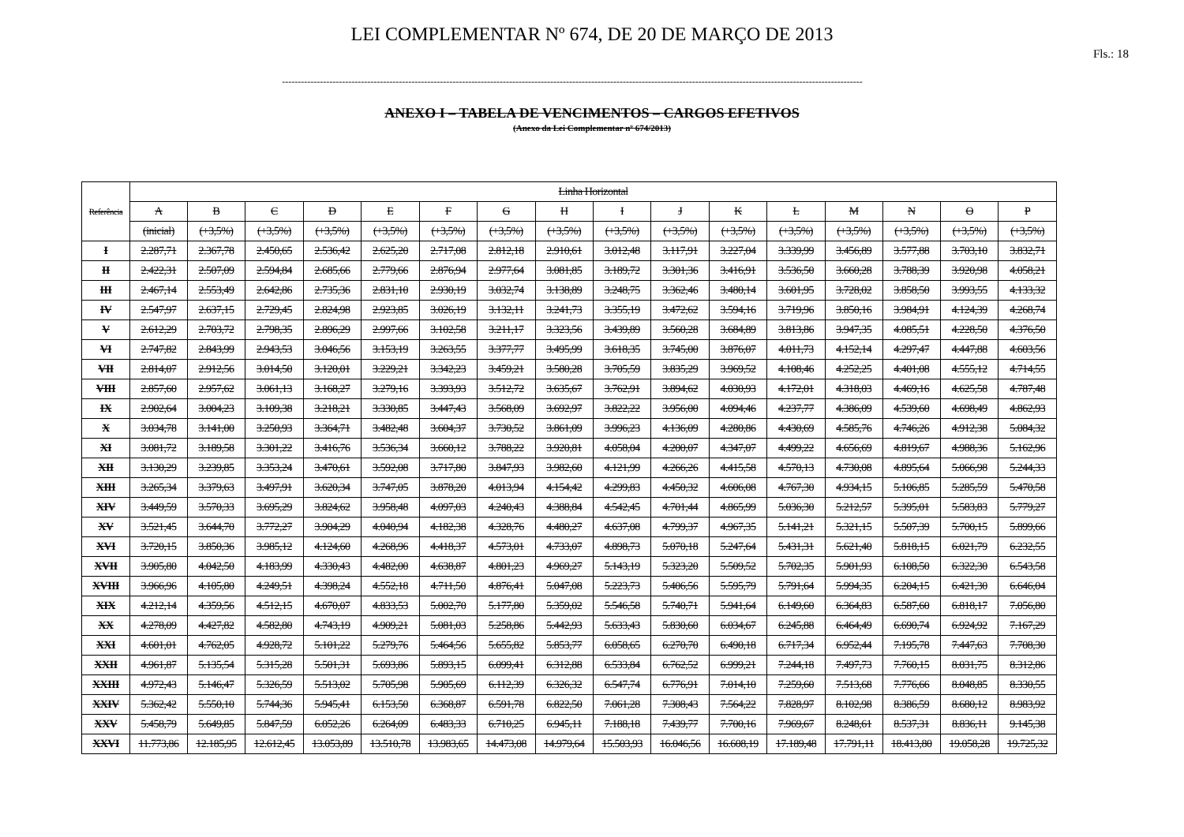LEI COMPLEMENTAR Nº 674, DE 20 DE MARÇO DE 2013
Fls.: 18
----------------------------------------------------------------------------------------------------------------------------------------------------------------------------------------
ANEXO I – TABELA DE VENCIMENTOS – CARGOS EFETIVOS
(Anexo da Lei Complementar nº 674/2013)
| Referência | Linha Horizontal | | | | | | | | | | | | | | | |
| --- | --- | --- | --- | --- | --- | --- | --- | --- | --- | --- | --- | --- | --- | --- | --- | --- |
| | A | B | C | D | E | F | G | H | I | J | K | L | M | N | O | P |
| | (inicial) | (+3,5%) | (+3,5%) | (+3,5%) | (+3,5%) | (+3,5%) | (+3,5%) | (+3,5%) | (+3,5%) | (+3,5%) | (+3,5%) | (+3,5%) | (+3,5%) | (+3,5%) | (+3,5%) | (+3,5%) |
| I | 2.287,71 | 2.367,78 | 2.450,65 | 2.536,42 | 2.625,20 | 2.717,08 | 2.812,18 | 2.910,61 | 3.012,48 | 3.117,91 | 3.227,04 | 3.339,99 | 3.456,89 | 3.577,88 | 3.703,10 | 3.832,71 |
| II | 2.422,31 | 2.507,09 | 2.594,84 | 2.685,66 | 2.779,66 | 2.876,94 | 2.977,64 | 3.081,85 | 3.189,72 | 3.301,36 | 3.416,91 | 3.536,50 | 3.660,28 | 3.788,39 | 3.920,98 | 4.058,21 |
| III | 2.467,14 | 2.553,49 | 2.642,86 | 2.735,36 | 2.831,10 | 2.930,19 | 3.032,74 | 3.138,89 | 3.248,75 | 3.362,46 | 3.480,14 | 3.601,95 | 3.728,02 | 3.858,50 | 3.993,55 | 4.133,32 |
| IV | 2.547,97 | 2.637,15 | 2.729,45 | 2.824,98 | 2.923,85 | 3.026,19 | 3.132,11 | 3.241,73 | 3.355,19 | 3.472,62 | 3.594,16 | 3.719,96 | 3.850,16 | 3.984,91 | 4.124,39 | 4.268,74 |
| V | 2.612,29 | 2.703,72 | 2.798,35 | 2.896,29 | 2.997,66 | 3.102,58 | 3.211,17 | 3.323,56 | 3.439,89 | 3.560,28 | 3.684,89 | 3.813,86 | 3.947,35 | 4.085,51 | 4.228,50 | 4.376,50 |
| VI | 2.747,82 | 2.843,99 | 2.943,53 | 3.046,56 | 3.153,19 | 3.263,55 | 3.377,77 | 3.495,99 | 3.618,35 | 3.745,00 | 3.876,07 | 4.011,73 | 4.152,14 | 4.297,47 | 4.447,88 | 4.603,56 |
| VII | 2.814,07 | 2.912,56 | 3.014,50 | 3.120,01 | 3.229,21 | 3.342,23 | 3.459,21 | 3.580,28 | 3.705,59 | 3.835,29 | 3.969,52 | 4.108,46 | 4.252,25 | 4.401,08 | 4.555,12 | 4.714,55 |
| VIII | 2.857,60 | 2.957,62 | 3.061,13 | 3.168,27 | 3.279,16 | 3.393,93 | 3.512,72 | 3.635,67 | 3.762,91 | 3.894,62 | 4.030,93 | 4.172,01 | 4.318,03 | 4.469,16 | 4.625,58 | 4.787,48 |
| IX | 2.902,64 | 3.004,23 | 3.109,38 | 3.218,21 | 3.330,85 | 3.447,43 | 3.568,09 | 3.692,97 | 3.822,22 | 3.956,00 | 4.094,46 | 4.237,77 | 4.386,09 | 4.539,60 | 4.698,49 | 4.862,93 |
| X | 3.034,78 | 3.141,00 | 3.250,93 | 3.364,71 | 3.482,48 | 3.604,37 | 3.730,52 | 3.861,09 | 3.996,23 | 4.136,09 | 4.280,86 | 4.430,69 | 4.585,76 | 4.746,26 | 4.912,38 | 5.084,32 |
| XI | 3.081,72 | 3.189,58 | 3.301,22 | 3.416,76 | 3.536,34 | 3.660,12 | 3.788,22 | 3.920,81 | 4.058,04 | 4.200,07 | 4.347,07 | 4.499,22 | 4.656,69 | 4.819,67 | 4.988,36 | 5.162,96 |
| XII | 3.130,29 | 3.239,85 | 3.353,24 | 3.470,61 | 3.592,08 | 3.717,80 | 3.847,93 | 3.982,60 | 4.121,99 | 4.266,26 | 4.415,58 | 4.570,13 | 4.730,08 | 4.895,64 | 5.066,98 | 5.244,33 |
| XIII | 3.265,34 | 3.379,63 | 3.497,91 | 3.620,34 | 3.747,05 | 3.878,20 | 4.013,94 | 4.154,42 | 4.299,83 | 4.450,32 | 4.606,08 | 4.767,30 | 4.934,15 | 5.106,85 | 5.285,59 | 5.470,58 |
| XIV | 3.449,59 | 3.570,33 | 3.695,29 | 3.824,62 | 3.958,48 | 4.097,03 | 4.240,43 | 4.388,84 | 4.542,45 | 4.701,44 | 4.865,99 | 5.036,30 | 5.212,57 | 5.395,01 | 5.583,83 | 5.779,27 |
| XV | 3.521,45 | 3.644,70 | 3.772,27 | 3.904,29 | 4.040,94 | 4.182,38 | 4.328,76 | 4.480,27 | 4.637,08 | 4.799,37 | 4.967,35 | 5.141,21 | 5.321,15 | 5.507,39 | 5.700,15 | 5.899,66 |
| XVI | 3.720,15 | 3.850,36 | 3.985,12 | 4.124,60 | 4.268,96 | 4.418,37 | 4.573,01 | 4.733,07 | 4.898,73 | 5.070,18 | 5.247,64 | 5.431,31 | 5.621,40 | 5.818,15 | 6.021,79 | 6.232,55 |
| XVII | 3.905,80 | 4.042,50 | 4.183,99 | 4.330,43 | 4.482,00 | 4.638,87 | 4.801,23 | 4.969,27 | 5.143,19 | 5.323,20 | 5.509,52 | 5.702,35 | 5.901,93 | 6.108,50 | 6.322,30 | 6.543,58 |
| XVIII | 3.966,96 | 4.105,80 | 4.249,51 | 4.398,24 | 4.552,18 | 4.711,50 | 4.876,41 | 5.047,08 | 5.223,73 | 5.406,56 | 5.595,79 | 5.791,64 | 5.994,35 | 6.204,15 | 6.421,30 | 6.646,04 |
| XIX | 4.212,14 | 4.359,56 | 4.512,15 | 4.670,07 | 4.833,53 | 5.002,70 | 5.177,80 | 5.359,02 | 5.546,58 | 5.740,71 | 5.941,64 | 6.149,60 | 6.364,83 | 6.587,60 | 6.818,17 | 7.056,80 |
| XX | 4.278,09 | 4.427,82 | 4.582,80 | 4.743,19 | 4.909,21 | 5.081,03 | 5.258,86 | 5.442,93 | 5.633,43 | 5.830,60 | 6.034,67 | 6.245,88 | 6.464,49 | 6.690,74 | 6.924,92 | 7.167,29 |
| XXI | 4.601,01 | 4.762,05 | 4.928,72 | 5.101,22 | 5.279,76 | 5.464,56 | 5.655,82 | 5.853,77 | 6.058,65 | 6.270,70 | 6.490,18 | 6.717,34 | 6.952,44 | 7.195,78 | 7.447,63 | 7.708,30 |
| XXII | 4.961,87 | 5.135,54 | 5.315,28 | 5.501,31 | 5.693,86 | 5.893,15 | 6.099,41 | 6.312,88 | 6.533,84 | 6.762,52 | 6.999,21 | 7.244,18 | 7.497,73 | 7.760,15 | 8.031,75 | 8.312,86 |
| XXIII | 4.972,43 | 5.146,47 | 5.326,59 | 5.513,02 | 5.705,98 | 5.905,69 | 6.112,39 | 6.326,32 | 6.547,74 | 6.776,91 | 7.014,10 | 7.259,60 | 7.513,68 | 7.776,66 | 8.048,85 | 8.330,55 |
| XXIV | 5.362,42 | 5.550,10 | 5.744,36 | 5.945,41 | 6.153,50 | 6.368,87 | 6.591,78 | 6.822,50 | 7.061,28 | 7.308,43 | 7.564,22 | 7.828,97 | 8.102,98 | 8.386,59 | 8.680,12 | 8.983,92 |
| XXV | 5.458,79 | 5.649,85 | 5.847,59 | 6.052,26 | 6.264,09 | 6.483,33 | 6.710,25 | 6.945,11 | 7.188,18 | 7.439,77 | 7.700,16 | 7.969,67 | 8.248,61 | 8.537,31 | 8.836,11 | 9.145,38 |
| XXVI | 11.773,86 | 12.185,95 | 12.612,45 | 13.053,89 | 13.510,78 | 13.983,65 | 14.473,08 | 14.979,64 | 15.503,93 | 16.046,56 | 16.608,19 | 17.189,48 | 17.791,11 | 18.413,80 | 19.058,28 | 19.725,32 |